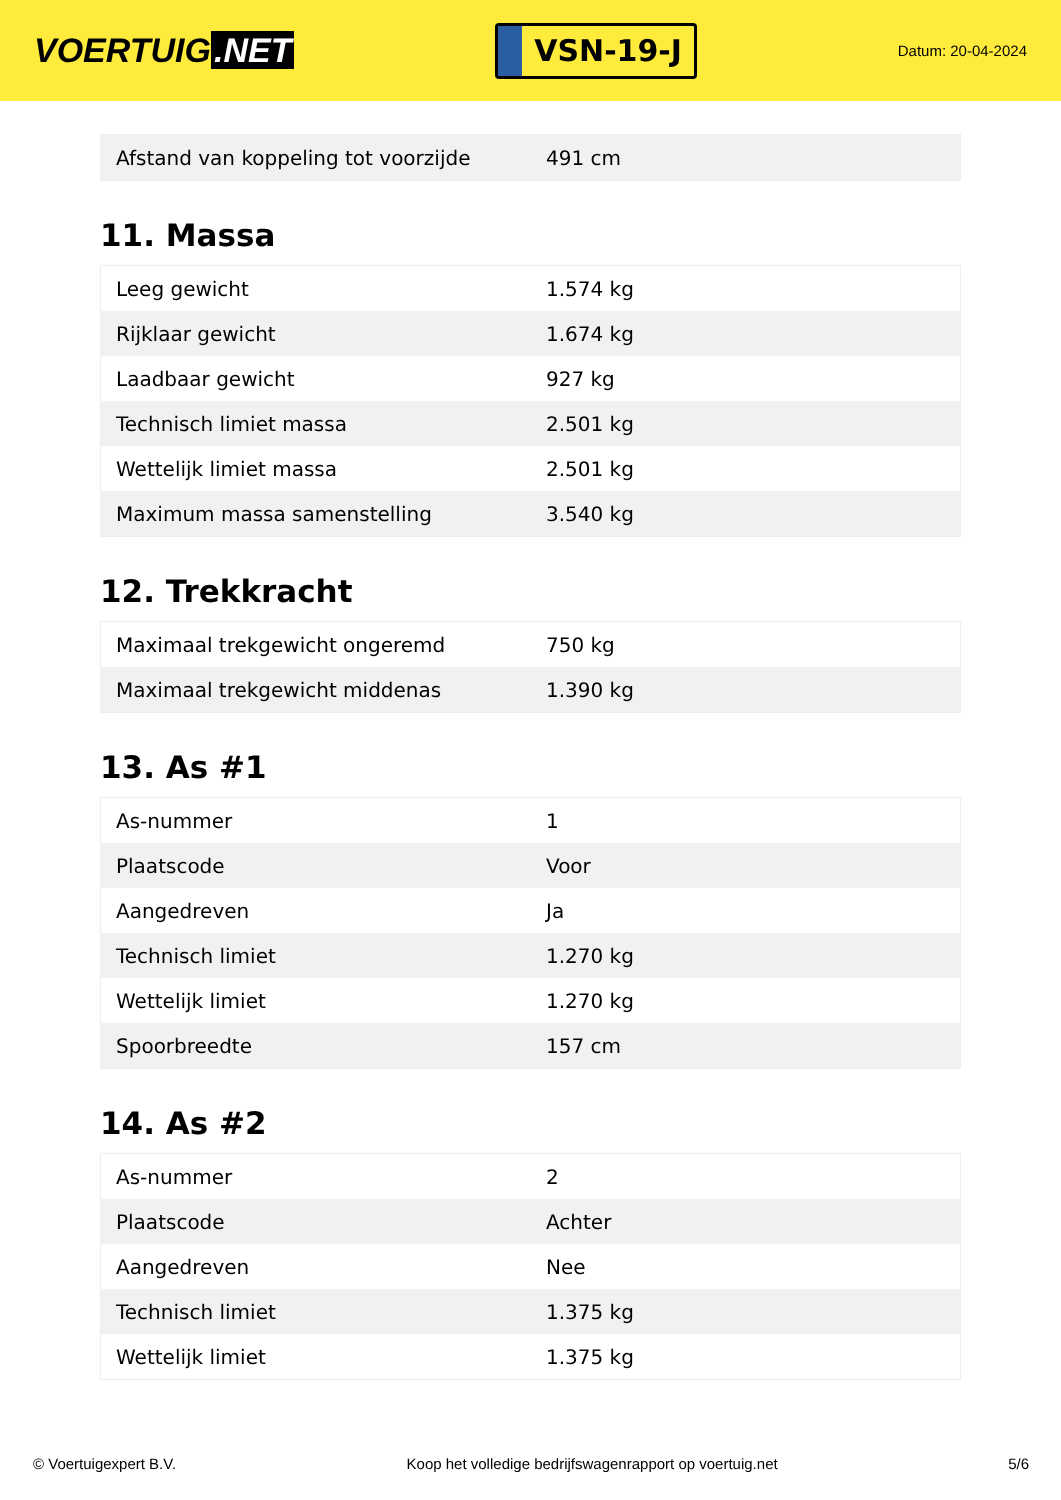VOERTUIG.NET
VSN-19-J
Datum: 20-04-2024
| Afstand van koppeling tot voorzijde | 491 cm |
11. Massa
| Leeg gewicht | 1.574 kg |
| Rijklaar gewicht | 1.674 kg |
| Laadbaar gewicht | 927 kg |
| Technisch limiet massa | 2.501 kg |
| Wettelijk limiet massa | 2.501 kg |
| Maximum massa samenstelling | 3.540 kg |
12. Trekkracht
| Maximaal trekgewicht ongeremd | 750 kg |
| Maximaal trekgewicht middenas | 1.390 kg |
13. As #1
| As-nummer | 1 |
| Plaatscode | Voor |
| Aangedreven | Ja |
| Technisch limiet | 1.270 kg |
| Wettelijk limiet | 1.270 kg |
| Spoorbreedte | 157 cm |
14. As #2
| As-nummer | 2 |
| Plaatscode | Achter |
| Aangedreven | Nee |
| Technisch limiet | 1.375 kg |
| Wettelijk limiet | 1.375 kg |
© Voertuigexpert B.V. Koop het volledige bedrijfswagenrapport op voertuig.net 5/6